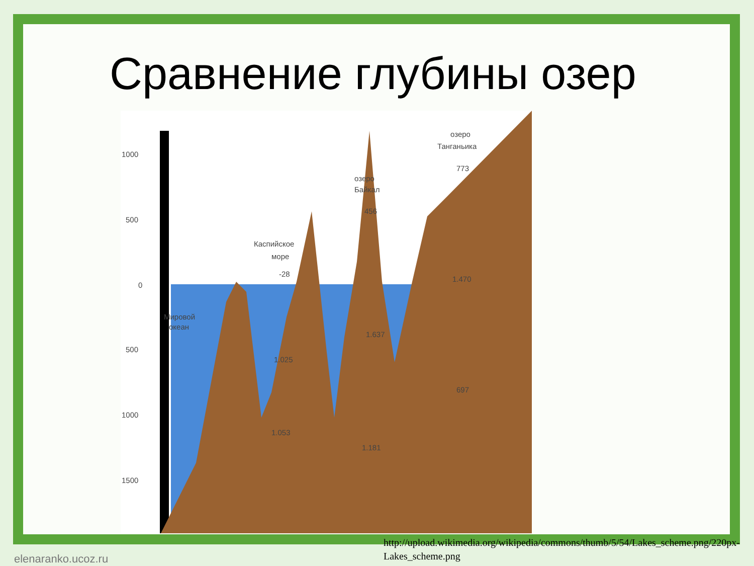Сравнение глубины озер
1000
500
0
500
1000
1500
Мировой
океан
Каспийское
море
-28
1.053
озеро
Байкал
456
1.181
озеро
Танганьика
773
697
1.025
1.637
1.470
http://upload.wikimedia.org/wikipedia/commons/thumb/5/54/Lakes_scheme.png/220px-Lakes_scheme.png
elenaranko.ucoz.ru